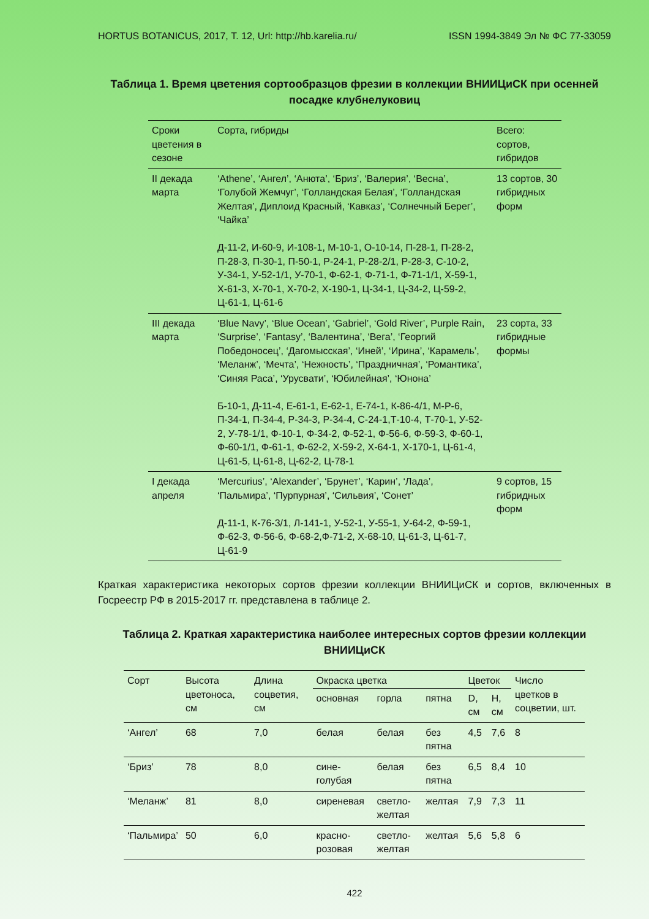HORTUS BOTANICUS, 2017, Т. 12, Url: http://hb.karelia.ru/ ISSN 1994-3849 Эл № ФС 77-33059
Таблица 1. Время цветения сортообразцов фрезии в коллекции ВНИИЦиСК при осенней посадке клубнелуковиц
| Сроки цветения в сезоне | Сорта, гибриды | Всего: сортов, гибридов |
| --- | --- | --- |
| II декада марта | ‘Athene’, ‘Ангел’, ‘Анюта’, ‘Бриз’, ‘Валерия’, ‘Весна’, ‘Голубой Жемчуг’, ‘Голландская Белая’, ‘Голландская Желтая’, Диплоид Красный, ‘Кавказ’, ‘Солнечный Берег’, ‘Чайка’ Д-11-2, И-60-9, И-108-1, М-10-1, О-10-14, П-28-1, П-28-2, П-28-3, П-30-1, П-50-1, Р-24-1, Р-28-2/1, Р-28-3, С-10-2, У-34-1, У-52-1/1, У-70-1, Ф-62-1, Ф-71-1, Ф-71-1/1, Х-59-1, Х-61-3, Х-70-1, Х-70-2, Х-190-1, Ц-34-1, Ц-34-2, Ц-59-2, Ц-61-1, Ц-61-6 | 13 сортов, 30 гибридных форм |
| III декада марта | ‘Blue Navy’, ‘Blue Ocean’, ‘Gabriel’, ‘Gold River’, Purple Rain, ‘Surprise’, ‘Fantasy’, ‘Валентина’, ‘Вега’, ‘Георгий Победоносец’, ‘Дагомысская’, ‘Иней’, ‘Ирина’, ‘Карамель’, ‘Меланж’, ‘Мечта’, ‘Нежность’, ‘Праздничная’, ‘Романтика’, ‘Синяя Раса’, ‘Урусвати’, ‘Юбилейная’, ‘Юнона’ Б-10-1, Д-11-4, Е-61-1, Е-62-1, Е-74-1, К-86-4/1, М-Р-6, П-34-1, П-34-4, Р-34-3, Р-34-4, С-24-1,Т-10-4, Т-70-1, У-52-2, У-78-1/1, Ф-10-1, Ф-34-2, Ф-52-1, Ф-56-6, Ф-59-3, Ф-60-1, Ф-60-1/1, Ф-61-1, Ф-62-2, Х-59-2, Х-64-1, Х-170-1, Ц-61-4, Ц-61-5, Ц-61-8, Ц-62-2, Ц-78-1 | 23 сорта, 33 гибридные формы |
| I декада апреля | ‘Mercurius’, ‘Alexander’, ‘Брунет’, ‘Карин’, ‘Лада’, ‘Пальмира’, ‘Пурпурная’, ‘Сильвия’, ‘Сонет’ Д-11-1, К-76-3/1, Л-141-1, У-52-1, У-55-1, У-64-2, Ф-59-1, Ф-62-3, Ф-56-6, Ф-68-2,Ф-71-2, Х-68-10, Ц-61-3, Ц-61-7, Ц-61-9 | 9 сортов, 15 гибридных форм |
Краткая характеристика некоторых сортов фрезии коллекции ВНИИЦиСК и сортов, включенных в Госреестр РФ в 2015-2017 гг. представлена в таблице 2.
Таблица 2. Краткая характеристика наиболее интересных сортов фрезии коллекции ВНИИЦиСК
| Сорт | Высота цветоноса, см | Длина соцветия, см | Окраска цветка | | | Цветок | | Число цветков в соцветии, шт. |
| | | | основная | горла | пятна | D, см | H, см | |
| ‘Ангел’ | 68 | 7,0 | белая | белая | без пятна | 4,5 | 7,6 | 8 |
| ‘Бриз’ | 78 | 8,0 | сине-голубая | белая | без пятна | 6,5 | 8,4 | 10 |
| ‘Меланж’ | 81 | 8,0 | сиреневая | светло-желтая | желтая | 7,9 | 7,3 | 11 |
| ‘Пальмира’ | 50 | 6,0 | красно-розовая | светло-желтая | желтая | 5,6 | 5,8 | 6 |
422